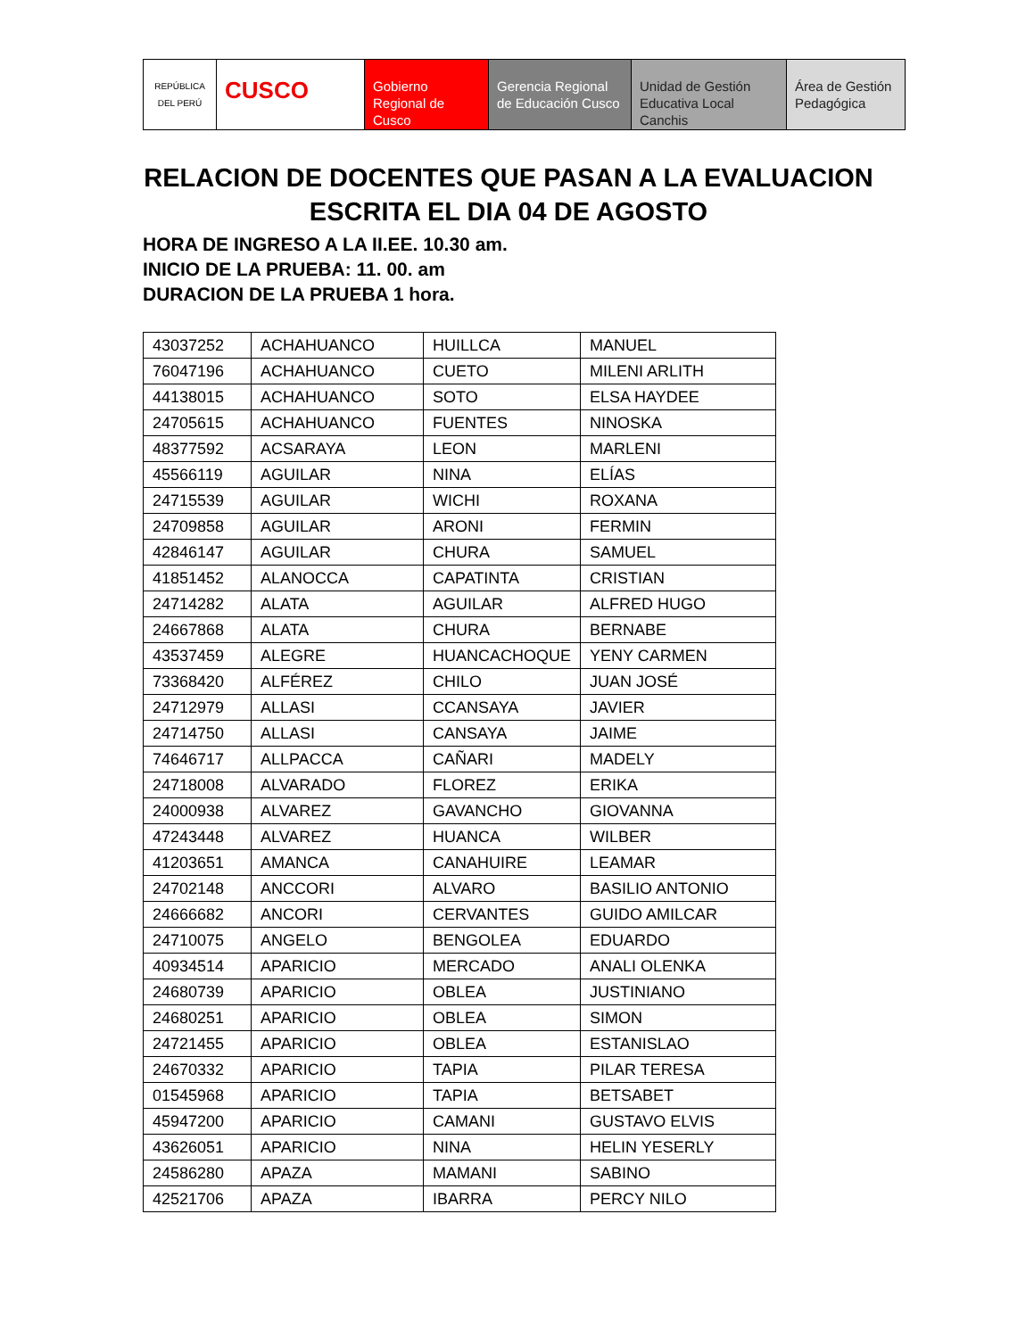REPÚBLICA DEL PERÚ
CUSCO
Gobierno Regional de Cusco
Gerencia Regional de Educación Cusco
Unidad de Gestión Educativa Local Canchis
Área de Gestión Pedagógica
RELACION DE DOCENTES QUE PASAN A LA EVALUACION ESCRITA EL DIA 04 DE AGOSTO
HORA DE INGRESO A LA II.EE. 10.30 am.
INICIO DE LA PRUEBA: 11. 00. am
DURACION DE LA PRUEBA 1 hora.
| 43037252 | ACHAHUANCO | HUILLCA | MANUEL |
| 76047196 | ACHAHUANCO | CUETO | MILENI ARLITH |
| 44138015 | ACHAHUANCO | SOTO | ELSA HAYDEE |
| 24705615 | ACHAHUANCO | FUENTES | NINOSKA |
| 48377592 | ACSARAYA | LEON | MARLENI |
| 45566119 | AGUILAR | NINA | ELÍAS |
| 24715539 | AGUILAR | WICHI | ROXANA |
| 24709858 | AGUILAR | ARONI | FERMIN |
| 42846147 | AGUILAR | CHURA | SAMUEL |
| 41851452 | ALANOCCA | CAPATINTA | CRISTIAN |
| 24714282 | ALATA | AGUILAR | ALFRED HUGO |
| 24667868 | ALATA | CHURA | BERNABE |
| 43537459 | ALEGRE | HUANCACHOQUE | YENY CARMEN |
| 73368420 | ALFÉREZ | CHILO | JUAN JOSÉ |
| 24712979 | ALLASI | CCANSAYA | JAVIER |
| 24714750 | ALLASI | CANSAYA | JAIME |
| 74646717 | ALLPACCA | CAÑARI | MADELY |
| 24718008 | ALVARADO | FLOREZ | ERIKA |
| 24000938 | ALVAREZ | GAVANCHO | GIOVANNA |
| 47243448 | ALVAREZ | HUANCA | WILBER |
| 41203651 | AMANCA | CANAHUIRE | LEAMAR |
| 24702148 | ANCCORI | ALVARO | BASILIO ANTONIO |
| 24666682 | ANCORI | CERVANTES | GUIDO AMILCAR |
| 24710075 | ANGELO | BENGOLEA | EDUARDO |
| 40934514 | APARICIO | MERCADO | ANALI OLENKA |
| 24680739 | APARICIO | OBLEA | JUSTINIANO |
| 24680251 | APARICIO | OBLEA | SIMON |
| 24721455 | APARICIO | OBLEA | ESTANISLAO |
| 24670332 | APARICIO | TAPIA | PILAR TERESA |
| 01545968 | APARICIO | TAPIA | BETSABET |
| 45947200 | APARICIO | CAMANI | GUSTAVO ELVIS |
| 43626051 | APARICIO | NINA | HELIN YESERLY |
| 24586280 | APAZA | MAMANI | SABINO |
| 42521706 | APAZA | IBARRA | PERCY NILO |